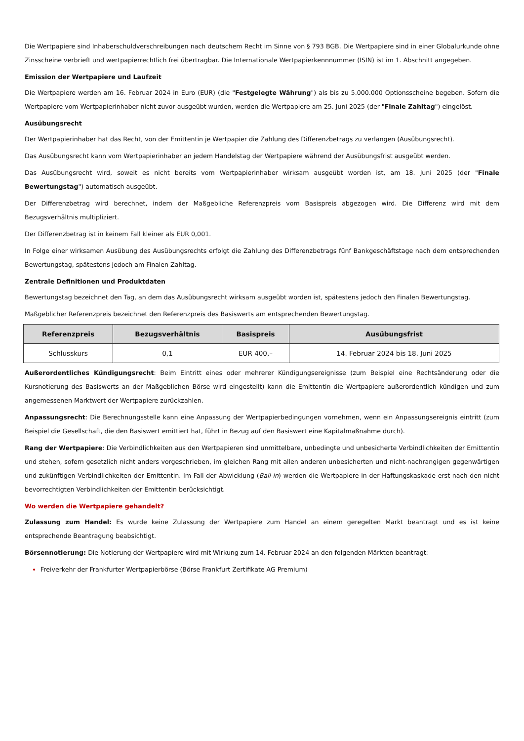Die Wertpapiere sind Inhaberschuldverschreibungen nach deutschem Recht im Sinne von § 793 BGB. Die Wertpapiere sind in einer Globalurkunde ohne Zinsscheine verbrieft und wertpapierrechtlich frei übertragbar. Die Internationale Wertpapierkennnummer (ISIN) ist im 1. Abschnitt angegeben.
Emission der Wertpapiere und Laufzeit
Die Wertpapiere werden am 16. Februar 2024 in Euro (EUR) (die "Festgelegte Währung") als bis zu 5.000.000 Optionsscheine begeben. Sofern die Wertpapiere vom Wertpapierinhaber nicht zuvor ausgeübt wurden, werden die Wertpapiere am 25. Juni 2025 (der "Finale Zahltag") eingelöst.
Ausübungsrecht
Der Wertpapierinhaber hat das Recht, von der Emittentin je Wertpapier die Zahlung des Differenzbetrags zu verlangen (Ausübungsrecht).
Das Ausübungsrecht kann vom Wertpapierinhaber an jedem Handelstag der Wertpapiere während der Ausübungsfrist ausgeübt werden.
Das Ausübungsrecht wird, soweit es nicht bereits vom Wertpapierinhaber wirksam ausgeübt worden ist, am 18. Juni 2025 (der "Finale Bewertungstag") automatisch ausgeübt.
Der Differenzbetrag wird berechnet, indem der Maßgebliche Referenzpreis vom Basispreis abgezogen wird. Die Differenz wird mit dem Bezugsverhältnis multipliziert.
Der Differenzbetrag ist in keinem Fall kleiner als EUR 0,001.
In Folge einer wirksamen Ausübung des Ausübungsrechts erfolgt die Zahlung des Differenzbetrags fünf Bankgeschäftstage nach dem entsprechenden Bewertungstag, spätestens jedoch am Finalen Zahltag.
Zentrale Definitionen und Produktdaten
Bewertungstag bezeichnet den Tag, an dem das Ausübungsrecht wirksam ausgeübt worden ist, spätestens jedoch den Finalen Bewertungstag.
Maßgeblicher Referenzpreis bezeichnet den Referenzpreis des Basiswerts am entsprechenden Bewertungstag.
| Referenzpreis | Bezugsverhältnis | Basispreis | Ausübungsfrist |
| --- | --- | --- | --- |
| Schlusskurs | 0,1 | EUR 400,– | 14. Februar 2024 bis 18. Juni 2025 |
Außerordentliches Kündigungsrecht: Beim Eintritt eines oder mehrerer Kündigungsereignisse (zum Beispiel eine Rechtsänderung oder die Kursnotierung des Basiswerts an der Maßgeblichen Börse wird eingestellt) kann die Emittentin die Wertpapiere außerordentlich kündigen und zum angemessenen Marktwert der Wertpapiere zurückzahlen.
Anpassungsrecht: Die Berechnungsstelle kann eine Anpassung der Wertpapierbedingungen vornehmen, wenn ein Anpassungsereignis eintritt (zum Beispiel die Gesellschaft, die den Basiswert emittiert hat, führt in Bezug auf den Basiswert eine Kapitalmaßnahme durch).
Rang der Wertpapiere: Die Verbindlichkeiten aus den Wertpapieren sind unmittelbare, unbedingte und unbesicherte Verbindlichkeiten der Emittentin und stehen, sofern gesetzlich nicht anders vorgeschrieben, im gleichen Rang mit allen anderen unbesicherten und nicht-nachrangigen gegenwärtigen und zukünftigen Verbindlichkeiten der Emittentin. Im Fall der Abwicklung (Bail-in) werden die Wertpapiere in der Haftungskaskade erst nach den nicht bevorrechtigten Verbindlichkeiten der Emittentin berücksichtigt.
Wo werden die Wertpapiere gehandelt?
Zulassung zum Handel: Es wurde keine Zulassung der Wertpapiere zum Handel an einem geregelten Markt beantragt und es ist keine entsprechende Beantragung beabsichtigt.
Börsennotierung: Die Notierung der Wertpapiere wird mit Wirkung zum 14. Februar 2024 an den folgenden Märkten beantragt:
Freiverkehr der Frankfurter Wertpapierbörse (Börse Frankfurt Zertifikate AG Premium)